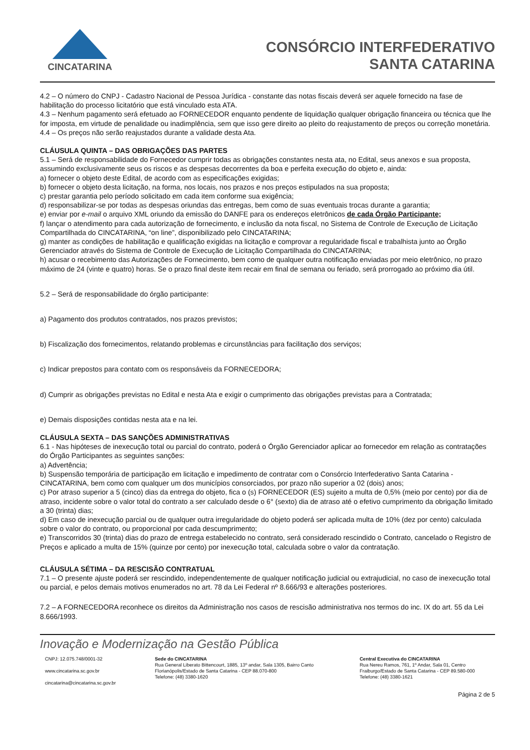CINCATARINA
CONSÓRCIO INTERFEDERATIVO
SANTA CATARINA
4.2 – O número do CNPJ - Cadastro Nacional de Pessoa Jurídica - constante das notas fiscais deverá ser aquele fornecido na fase de habilitação do processo licitatório que está vinculado esta ATA.
4.3 – Nenhum pagamento será efetuado ao FORNECEDOR enquanto pendente de liquidação qualquer obrigação financeira ou técnica que lhe for imposta, em virtude de penalidade ou inadimplência, sem que isso gere direito ao pleito do reajustamento de preços ou correção monetária.
4.4 – Os preços não serão reajustados durante a validade desta Ata.
CLÁUSULA QUINTA – DAS OBRIGAÇÕES DAS PARTES
5.1 – Será de responsabilidade do Fornecedor cumprir todas as obrigações constantes nesta ata, no Edital, seus anexos e sua proposta, assumindo exclusivamente seus os riscos e as despesas decorrentes da boa e perfeita execução do objeto e, ainda:
a) fornecer o objeto deste Edital, de acordo com as especificações exigidas;
b) fornecer o objeto desta licitação, na forma, nos locais, nos prazos e nos preços estipulados na sua proposta;
c) prestar garantia pelo período solicitado em cada item conforme sua exigência;
d) responsabilizar-se por todas as despesas oriundas das entregas, bem como de suas eventuais trocas durante a garantia;
e) enviar por e-mail o arquivo XML oriundo da emissão do DANFE para os endereços eletrônicos de cada Órgão Participante;
f) lançar o atendimento para cada autorização de fornecimento, e inclusão da nota fiscal, no Sistema de Controle de Execução de Licitação Compartilhada do CINCATARINA, “on line”, disponibilizado pelo CINCATARINA;
g) manter as condições de habilitação e qualificação exigidas na licitação e comprovar a regularidade fiscal e trabalhista junto ao Órgão Gerenciador através do Sistema de Controle de Execução de Licitação Compartilhada do CINCATARINA;
h) acusar o recebimento das Autorizações de Fornecimento, bem como de qualquer outra notificação enviadas por meio eletrônico, no prazo máximo de 24 (vinte e quatro) horas. Se o prazo final deste item recair em final de semana ou feriado, será prorrogado ao próximo dia útil.
5.2 – Será de responsabilidade do órgão participante:
a) Pagamento dos produtos contratados, nos prazos previstos;
b) Fiscalização dos fornecimentos, relatando problemas e circunstâncias para facilitação dos serviços;
c) Indicar prepostos para contato com os responsáveis da FORNECEDORA;
d) Cumprir as obrigações previstas no Edital e nesta Ata e exigir o cumprimento das obrigações previstas para a Contratada;
e) Demais disposições contidas nesta ata e na lei.
CLÁUSULA SEXTA – DAS SANÇÕES ADMINISTRATIVAS
6.1 - Nas hipóteses de inexecução total ou parcial do contrato, poderá o Órgão Gerenciador aplicar ao fornecedor em relação as contratações do Órgão Participantes as seguintes sanções:
a) Advertência;
b) Suspensão temporária de participação em licitação e impedimento de contratar com o Consórcio Interfederativo Santa Catarina - CINCATARINA, bem como com qualquer um dos municípios consorciados, por prazo não superior a 02 (dois) anos;
c) Por atraso superior a 5 (cinco) dias da entrega do objeto, fica o (s) FORNECEDOR (ES) sujeito a multa de 0,5% (meio por cento) por dia de atraso, incidente sobre o valor total do contrato a ser calculado desde o 6° (sexto) dia de atraso até o efetivo cumprimento da obrigação limitado a 30 (trinta) dias;
d) Em caso de inexecução parcial ou de qualquer outra irregularidade do objeto poderá ser aplicada multa de 10% (dez por cento) calculada sobre o valor do contrato, ou proporcional por cada descumprimento;
e) Transcorridos 30 (trinta) dias do prazo de entrega estabelecido no contrato, será considerado rescindido o Contrato, cancelado o Registro de Preços e aplicado a multa de 15% (quinze por cento) por inexecução total, calculada sobre o valor da contratação.
CLÁUSULA SÉTIMA – DA RESCISÃO CONTRATUAL
7.1 – O presente ajuste poderá ser rescindido, independentemente de qualquer notificação judicial ou extrajudicial, no caso de inexecução total ou parcial, e pelos demais motivos enumerados no art. 78 da Lei Federal nº 8.666/93 e alterações posteriores.
7.2 – A FORNECEDORA reconhece os direitos da Administração nos casos de rescisão administrativa nos termos do inc. IX do art. 55 da Lei 8.666/1993.
Inovação e Modernização na Gestão Pública
CNPJ: 12.075.748/0001-32
www.cincatarina.sc.gov.br
cincatarina@cincatarina.sc.gov.br
Sede do CINCATARINA
Rua General Liberato Bittencourt, 1885, 13º andar, Sala 1305, Bairro Canto
Florianópolis/Estado de Santa Catarina - CEP 88.070-800
Telefone: (48) 3380-1620
Central Executiva do CINCATARINA
Rua Nereu Ramos, 761, 1º Andar, Sala 01, Centro
Fraiburgo/Estado de Santa Catarina - CEP 89.580-000
Telefone: (48) 3380-1621
Página 2 de 5